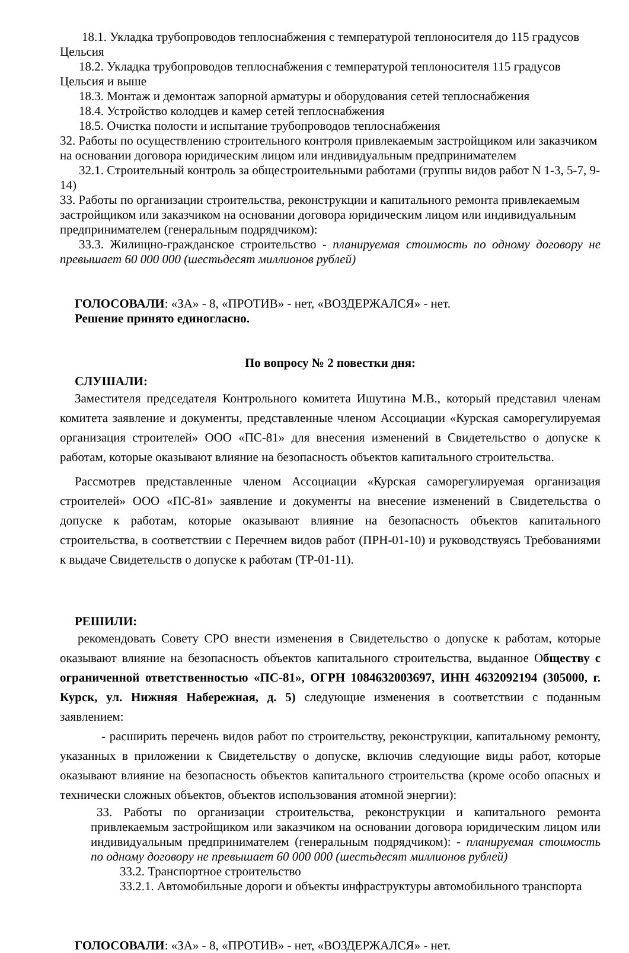18.1. Укладка трубопроводов теплоснабжения с температурой теплоносителя до 115 градусов Цельсия
18.2. Укладка трубопроводов теплоснабжения с температурой теплоносителя 115 градусов Цельсия и выше
18.3. Монтаж и демонтаж запорной арматуры и оборудования сетей теплоснабжения
18.4. Устройство колодцев и камер сетей теплоснабжения
18.5. Очистка полости и испытание трубопроводов теплоснабжения
32. Работы по осуществлению строительного контроля привлекаемым застройщиком или заказчиком на основании договора юридическим лицом или индивидуальным предпринимателем
32.1. Строительный контроль за общестроительными работами (группы видов работ N 1-3, 5-7, 9-14)
33. Работы по организации строительства, реконструкции и капитального ремонта привлекаемым застройщиком или заказчиком на основании договора юридическим лицом или индивидуальным предпринимателем (генеральным подрядчиком):
33.3. Жилищно-гражданское строительство - планируемая стоимость по одному договору не превышает 60 000 000 (шестьдесят миллионов рублей)
ГОЛОСОВАЛИ: «ЗА» - 8, «ПРОТИВ» - нет, «ВОЗДЕРЖАЛСЯ» - нет.
Решение принято единогласно.
По вопросу № 2 повестки дня:
СЛУШАЛИ:
Заместителя председателя Контрольного комитета Ишутина М.В., который представил членам комитета заявление и документы, представленные членом Ассоциации «Курская саморегулируемая организация строителей» ООО «ПС-81» для внесения изменений в Свидетельство о допуске к работам, которые оказывают влияние на безопасность объектов капитального строительства.
Рассмотрев представленные членом Ассоциации «Курская саморегулируемая организация строителей» ООО «ПС-81» заявление и документы на внесение изменений в Свидетельства о допуске к работам, которые оказывают влияние на безопасность объектов капитального строительства, в соответствии с Перечнем видов работ (ПРН-01-10) и руководствуясь Требованиями к выдаче Свидетельств о допуске к работам (ТР-01-11).
РЕШИЛИ:
рекомендовать Совету СРО внести изменения в Свидетельство о допуске к работам, которые оказывают влияние на безопасность объектов капитального строительства, выданное Обществу с ограниченной ответственностью «ПС-81», ОГРН 1084632003697, ИНН 4632092194 (305000, г. Курск, ул. Нижняя Набережная, д. 5) следующие изменения в соответствии с поданным заявлением:
- расширить перечень видов работ по строительству, реконструкции, капитальному ремонту, указанных в приложении к Свидетельству о допуске, включив следующие виды работ, которые оказывают влияние на безопасность объектов капитального строительства (кроме особо опасных и технически сложных объектов, объектов использования атомной энергии):
33. Работы по организации строительства, реконструкции и капитального ремонта привлекаемым застройщиком или заказчиком на основании договора юридическим лицом или индивидуальным предпринимателем (генеральным подрядчиком): - планируемая стоимость по одному договору не превышает 60 000 000 (шестьдесят миллионов рублей)
33.2. Транспортное строительство
33.2.1. Автомобильные дороги и объекты инфраструктуры автомобильного транспорта
ГОЛОСОВАЛИ: «ЗА» - 8, «ПРОТИВ» - нет, «ВОЗДЕРЖАЛСЯ» - нет.